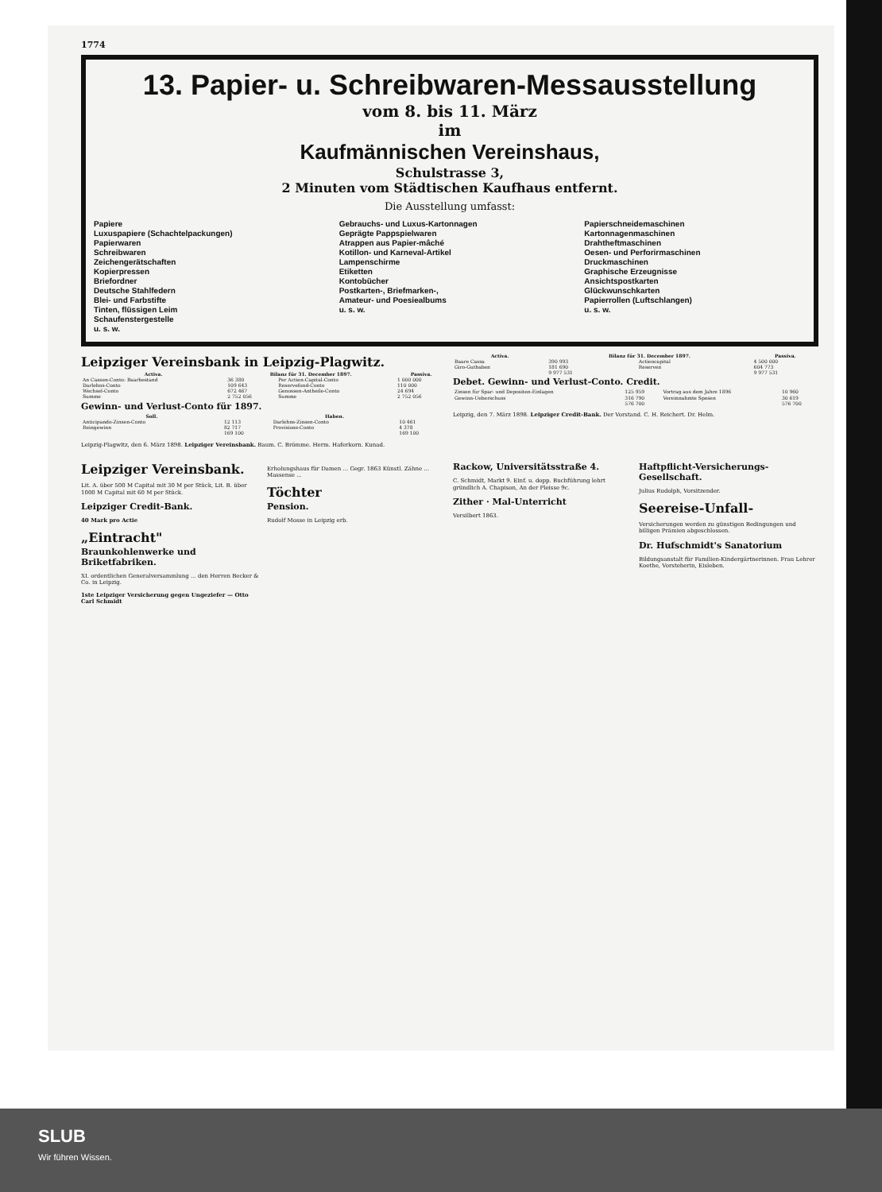1774
13. Papier- u. Schreibwaren-Messausstellung
vom 8. bis 11. März
im
Kaufmännischen Vereinshaus,
Schulstrasse 3,
2 Minuten vom Städtischen Kaufhaus entfernt.
Die Ausstellung umfasst:
Papiere
Luxuspapiere (Schachtelpackungen)
Papierwaren
Schreibwaren
Zeichengerätschaften
Kopierpressen
Briefordner
Deutsche Stahlfedern
Blei- und Farbstifte
Tinten, flüssigen Leim
Schaufenstergestelle
u. s. w.
Gebrauchs- und Luxus-Kartonnagen
Geprägte Pappspielwaren
Atrappen aus Papier-mâché
Kotillon- und Karneval-Artikel
Lampenschirme
Etiketten
Kontobücher
Postkarten-, Briefmarken-,
Amateur- und Poesiealbums
u. s. w.
Papierschneidemaschinen
Kartonnagenmaschinen
Drahtheftmaschinen
Oesen- und Perforirmaschinen
Druckmaschinen
Graphische Erzeugnisse
Ansichtspostkarten
Glückwunschkarten
Papierrollen (Luftschlangen)
u. s. w.
Leipziger Vereinsbank in Leipzig-Plagwitz.
| Activa. | Bilanz für 31. December 1897. | | Passiva. |
| --- | --- | --- | --- |
| An Cassen-Conto: Baarbestand | 36 380 | Per Actien-Capital-Conto | 1 000 000 |
| Darlehns-Conto | 109 643 | Reservefond-Conto | 110 000 |
| Wechsel-Conto | 672 467 | Genossen-Antheile-Conto | 24 694 |
| Summe | 2 752 056 | Summe | 2 752 056 |
Gewinn- und Verlust-Conto für 1897.
| Soll. | | Haben. | |
| --- | --- | --- | --- |
| Anticipando-Zinsen-Conto | 12 113 | Darlehns-Zinsen-Conto | 10 461 |
| Reingewinn | 82 717 | Provisions-Conto | 4 378 |
| | 169 100 | | 169 100 |
Leipzig-Plagwitz, den 6. März 1898. Leipziger Vereinsbank. Baum. C. Brömme. Herm. Haferkorn. Kunad.
| Activa. | Bilanz für 31. December 1897. | | Passiva. |
| --- | --- | --- | --- |
| Baare Cassa | 390 993 | Actiencapital | 4 500 000 |
| Giro-Guthaben | 181 690 | Reserven | 604 773 |
| | 9 977 531 | | 9 977 531 |
Debet. Gewinn- und Verlust-Conto. Credit.
| Zinsen für Spar- und Depositen-Einlagen | 125 959 | Vortrag aus dem Jahre 1896 | 10 960 |
| Gewinn-Ueberschuss | 316 790 | Vereinnahmte Spesen | 30 619 |
| | 576 700 | | 576 700 |
Leipzig, den 7. März 1898. Leipziger Credit-Bank. Der Vorstand. C. H. Reichert. Dr. Helm.
Leipziger Vereinsbank.
Lit. A. über 500 M Capital mit 30 M per Stück, Lit. B. über 1000 M Capital mit 60 M per Stück.
Leipziger Credit-Bank.
40 Mark pro Actie
„Eintracht"
Braunkohlenwerke und Briketfabriken.
XI. ordentlichen Generalversammlung ... den Herren Becker & Co. in Leipzig.
1ste Leipziger Versicherung gegen Ungeziefer — Otto Carl Schmidt
Erholungshaus für Damen ... Gegr. 1863 Künstl. Zähne ... Massense ...
Töchter
Pension.
Rudolf Mosse in Leipzig erb.
Rackow, Universitätsstraße 4.
C. Schmidt, Markt 9. Einf. u. dopp. Buchführung lehrt gründlich A. Chapison, An der Pleisse 9c.
Zither · Mal-Unterricht
Versilbert 1863.
Haftpflicht-Versicherungs-Gesellschaft.
Julius Rudolph, Vorsitzender.
Seereise-Unfall-
Versicherungen werden zu günstigen Bedingungen und billigen Prämien abgeschlossen.
Dr. Hufschmidt's Sanatorium
Bildungsanstalt für Familien-Kindergärtnerinnen. Frau Lehrer Koethe, Vorsteherin, Eisleben.
SLUB
Wir führen Wissen.